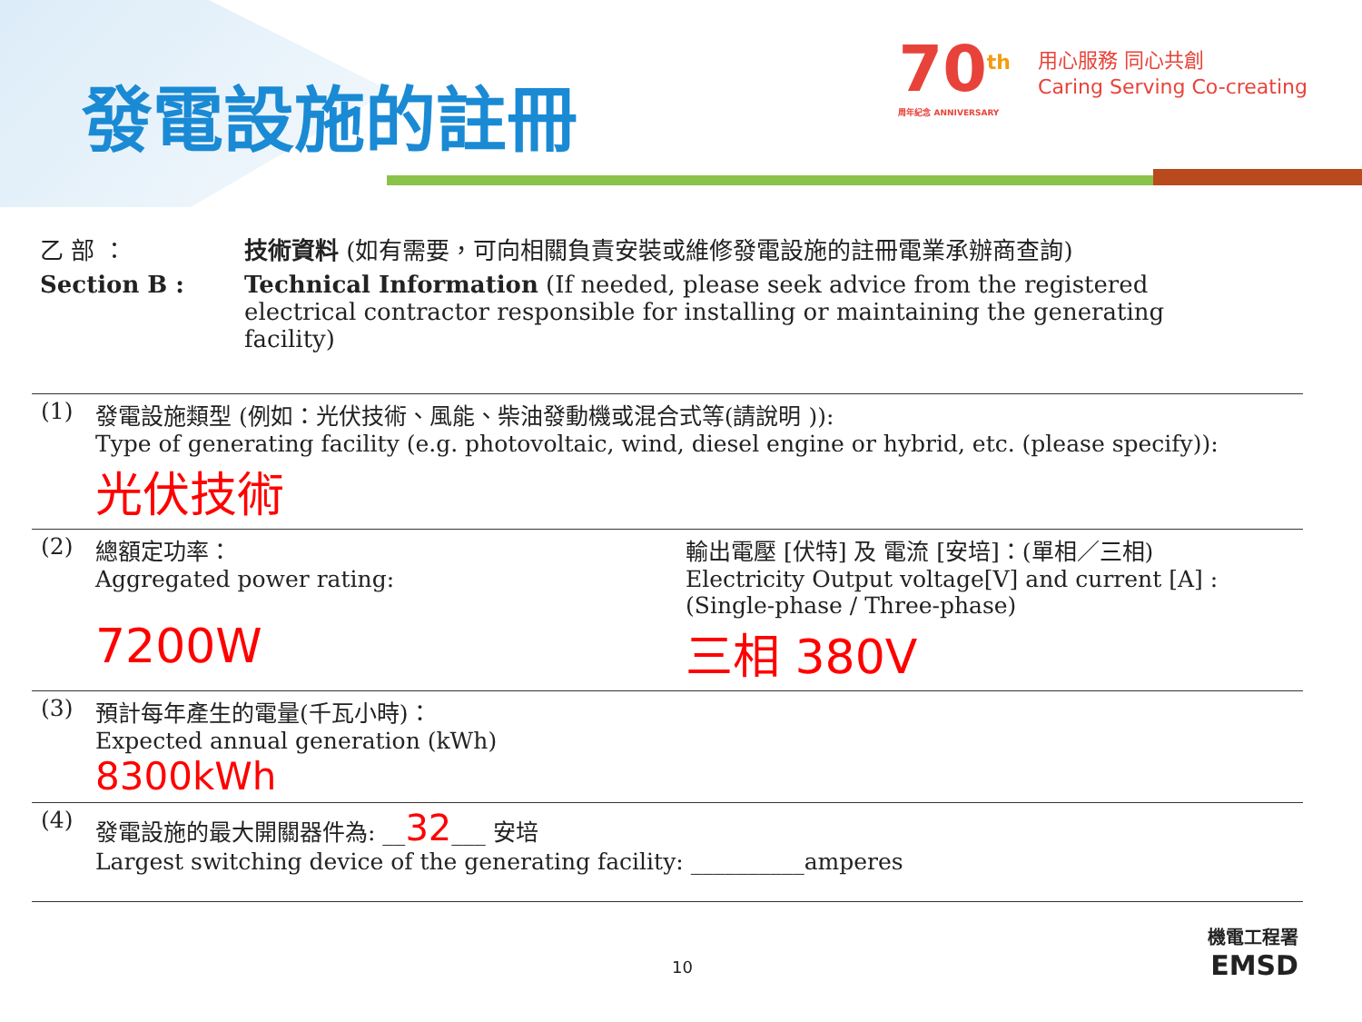發電設施的註冊
70<sup>th</sup>
周年紀念 ANNIVERSARY
用心服務 同心共創
Caring Serving Co-creating
乙 部 ：
技術資料 (如有需要，可向相關負責安裝或維修發電設施的註冊電業承辦商查詢)
Section B :
Technical Information (If needed, please seek advice from the registered electrical contractor responsible for installing or maintaining the generating facility)
| (1) | 發電設施類型 (例如：光伏技術、風能、柴油發動機或混合式等(請說明 )): Type of generating facility (e.g. photovoltaic, wind, diesel engine or hybrid, etc. (please specify)): 光伏技術 | |
| (2) | 總額定功率： Aggregated power rating: 7200W | 輸出電壓 [伏特] 及 電流 [安培]：(單相／三相) Electricity Output voltage[V] and current [A] : (Single-phase / Three-phase) 三相 380V |
| (3) | 預計每年產生的電量(千瓦小時)： Expected annual generation (kWh) 8300kWh | |
| (4) | 發電設施的最大開關器件為: __ 32 ___ 安培 Largest switching device of the generating facility: __________amperes | |
10
機電工程署
EMSD